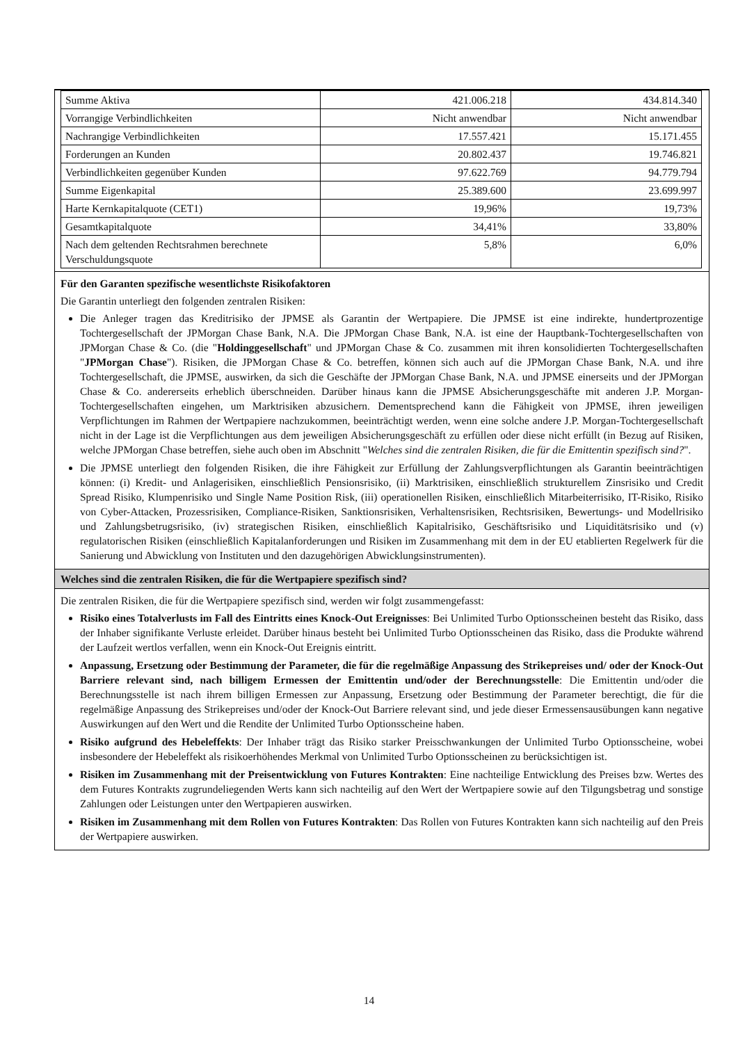| Summe Aktiva | 421.006.218 | 434.814.340 |
| Vorrangige Verbindlichkeiten | Nicht anwendbar | Nicht anwendbar |
| Nachrangige Verbindlichkeiten | 17.557.421 | 15.171.455 |
| Forderungen an Kunden | 20.802.437 | 19.746.821 |
| Verbindlichkeiten gegenüber Kunden | 97.622.769 | 94.779.794 |
| Summe Eigenkapital | 25.389.600 | 23.699.997 |
| Harte Kernkapitalquote (CET1) | 19,96% | 19,73% |
| Gesamtkapitalquote | 34,41% | 33,80% |
| Nach dem geltenden Rechtsrahmen berechnete Verschuldungsquote | 5,8% | 6,0% |
Für den Garanten spezifische wesentlichste Risikofaktoren
Die Garantin unterliegt den folgenden zentralen Risiken:
Die Anleger tragen das Kreditrisiko der JPMSE als Garantin der Wertpapiere. Die JPMSE ist eine indirekte, hundertprozentige Tochtergesellschaft der JPMorgan Chase Bank, N.A. Die JPMorgan Chase Bank, N.A. ist eine der Hauptbank-Tochtergesellschaften von JPMorgan Chase & Co. (die "Holdinggesellschaft" und JPMorgan Chase & Co. zusammen mit ihren konsolidierten Tochtergesellschaften "JPMorgan Chase"). Risiken, die JPMorgan Chase & Co. betreffen, können sich auch auf die JPMorgan Chase Bank, N.A. und ihre Tochtergesellschaft, die JPMSE, auswirken, da sich die Geschäfte der JPMorgan Chase Bank, N.A. und JPMSE einerseits und der JPMorgan Chase & Co. andererseits erheblich überschneiden. Darüber hinaus kann die JPMSE Absicherungsgeschäfte mit anderen J.P. Morgan-Tochtergesellschaften eingehen, um Marktrisiken abzusichern. Dementsprechend kann die Fähigkeit von JPMSE, ihren jeweiligen Verpflichtungen im Rahmen der Wertpapiere nachzukommen, beeinträchtigt werden, wenn eine solche andere J.P. Morgan-Tochtergesellschaft nicht in der Lage ist die Verpflichtungen aus dem jeweiligen Absicherungsgeschäft zu erfüllen oder diese nicht erfüllt (in Bezug auf Risiken, welche JPMorgan Chase betreffen, siehe auch oben im Abschnitt "Welches sind die zentralen Risiken, die für die Emittentin spezifisch sind?".
Die JPMSE unterliegt den folgenden Risiken, die ihre Fähigkeit zur Erfüllung der Zahlungsverpflichtungen als Garantin beeinträchtigen können: (i) Kredit- und Anlagerisiken, einschließlich Pensionsrisiko, (ii) Marktrisiken, einschließlich strukturellem Zinsrisiko und Credit Spread Risiko, Klumpenrisiko und Single Name Position Risk, (iii) operationellen Risiken, einschließlich Mitarbeiterrisiko, IT-Risiko, Risiko von Cyber-Attacken, Prozessrisiken, Compliance-Risiken, Sanktionsrisiken, Verhaltensrisiken, Rechtsrisiken, Bewertungs- und Modellrisiko und Zahlungsbetrugsrisiko, (iv) strategischen Risiken, einschließlich Kapitalrisiko, Geschäftsrisiko und Liquiditätsrisiko und (v) regulatorischen Risiken (einschließlich Kapitalanforderungen und Risiken im Zusammenhang mit dem in der EU etablierten Regelwerk für die Sanierung und Abwicklung von Instituten und den dazugehörigen Abwicklungsinstrumenten).
Welches sind die zentralen Risiken, die für die Wertpapiere spezifisch sind?
Die zentralen Risiken, die für die Wertpapiere spezifisch sind, werden wir folgt zusammengefasst:
Risiko eines Totalverlusts im Fall des Eintritts eines Knock-Out Ereignisses: Bei Unlimited Turbo Optionsscheinen besteht das Risiko, dass der Inhaber signifikante Verluste erleidet. Darüber hinaus besteht bei Unlimited Turbo Optionsscheinen das Risiko, dass die Produkte während der Laufzeit wertlos verfallen, wenn ein Knock-Out Ereignis eintritt.
Anpassung, Ersetzung oder Bestimmung der Parameter, die für die regelmäßige Anpassung des Strikepreises und/ oder der Knock-Out Barriere relevant sind, nach billigem Ermessen der Emittentin und/oder der Berechnungsstelle: Die Emittentin und/oder die Berechnungsstelle ist nach ihrem billigen Ermessen zur Anpassung, Ersetzung oder Bestimmung der Parameter berechtigt, die für die regelmäßige Anpassung des Strikepreises und/oder der Knock-Out Barriere relevant sind, und jede dieser Ermessensausübungen kann negative Auswirkungen auf den Wert und die Rendite der Unlimited Turbo Optionsscheine haben.
Risiko aufgrund des Hebeleffekts: Der Inhaber trägt das Risiko starker Preisschwankungen der Unlimited Turbo Optionsscheine, wobei insbesondere der Hebeleffekt als risikoerhöhendes Merkmal von Unlimited Turbo Optionsscheinen zu berücksichtigen ist.
Risiken im Zusammenhang mit der Preisentwicklung von Futures Kontrakten: Eine nachteilige Entwicklung des Preises bzw. Wertes des dem Futures Kontrakts zugrundeliegenden Werts kann sich nachteilig auf den Wert der Wertpapiere sowie auf den Tilgungsbetrag und sonstige Zahlungen oder Leistungen unter den Wertpapieren auswirken.
Risiken im Zusammenhang mit dem Rollen von Futures Kontrakten: Das Rollen von Futures Kontrakten kann sich nachteilig auf den Preis der Wertpapiere auswirken.
14